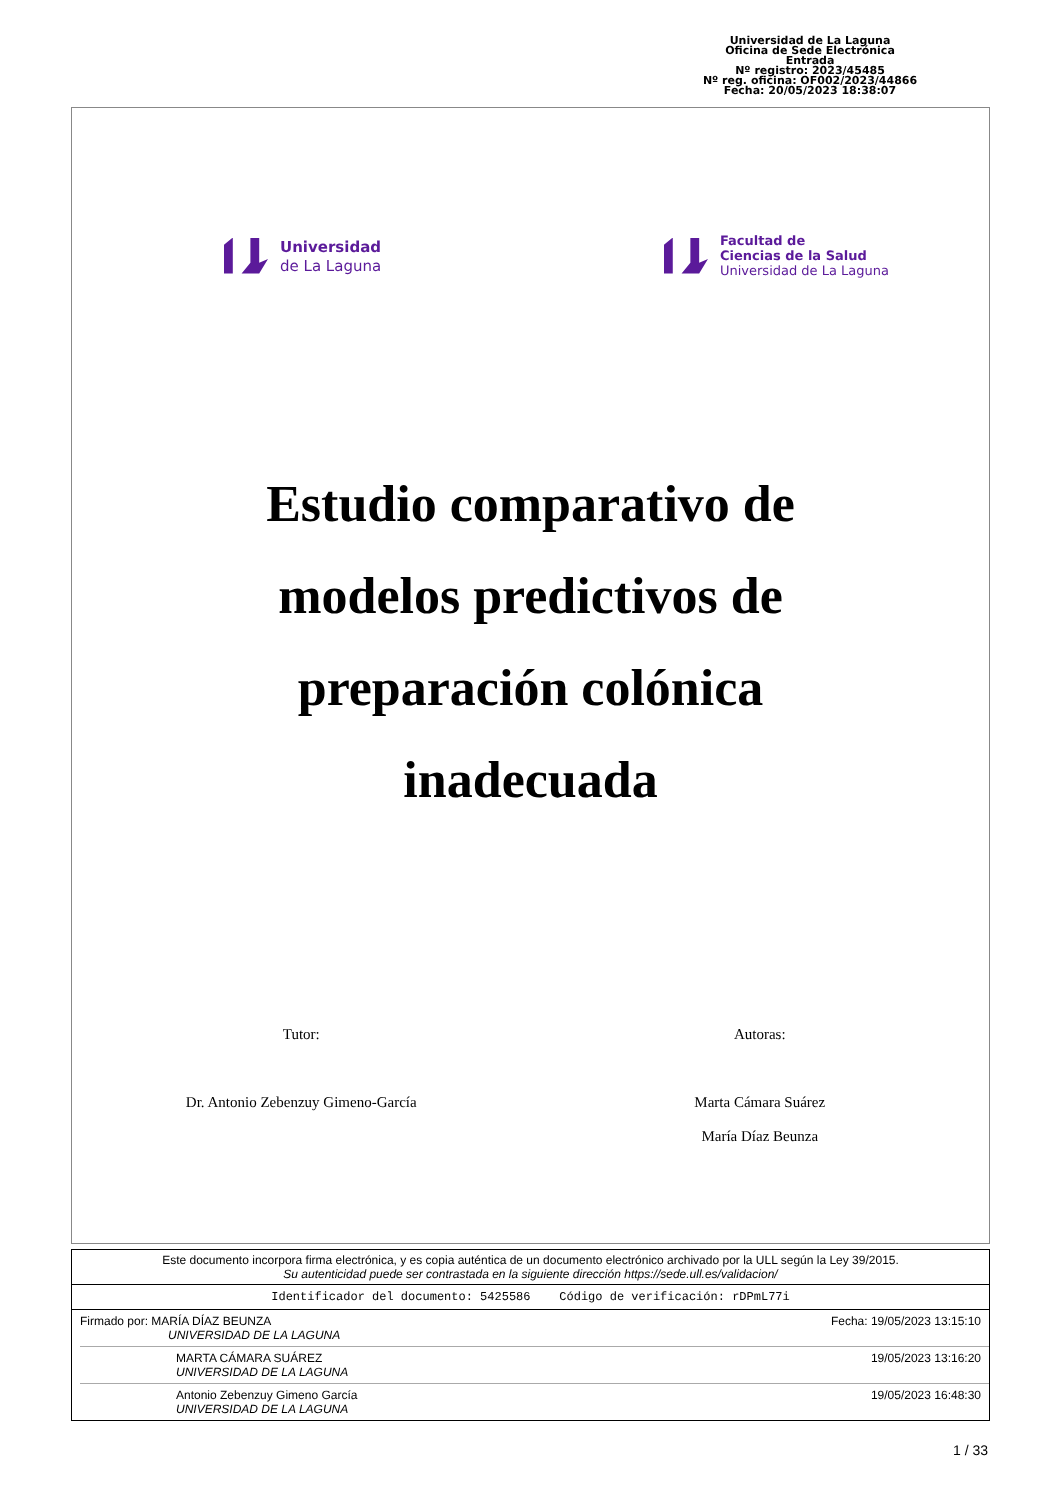Universidad de La Laguna
Oficina de Sede Electrónica
Entrada
Nº registro: 2023/45485
Nº reg. oficina: OF002/2023/44866
Fecha: 20/05/2023 18:38:07
Universidad
de La Laguna
Facultad de
Ciencias de la Salud
Universidad de La Laguna
Estudio comparativo de
modelos predictivos de
preparación colónica
inadecuada
Tutor:
Dr. Antonio Zebenzuy Gimeno-García
Autoras:
Marta Cámara Suárez
María Díaz Beunza
Este documento incorpora firma electrónica, y es copia auténtica de un documento electrónico archivado por la ULL según la Ley 39/2015.
Su autenticidad puede ser contrastada en la siguiente dirección https://sede.ull.es/validacion/
Identificador del documento: 5425586 Código de verificación: rDPmL77i
Firmado por: MARÍA DÍAZ BEUNZA
UNIVERSIDAD DE LA LAGUNA
Fecha: 19/05/2023 13:15:10
MARTA CÁMARA SUÁREZ
UNIVERSIDAD DE LA LAGUNA
19/05/2023 13:16:20
Antonio Zebenzuy Gimeno García
UNIVERSIDAD DE LA LAGUNA
19/05/2023 16:48:30
1 / 33